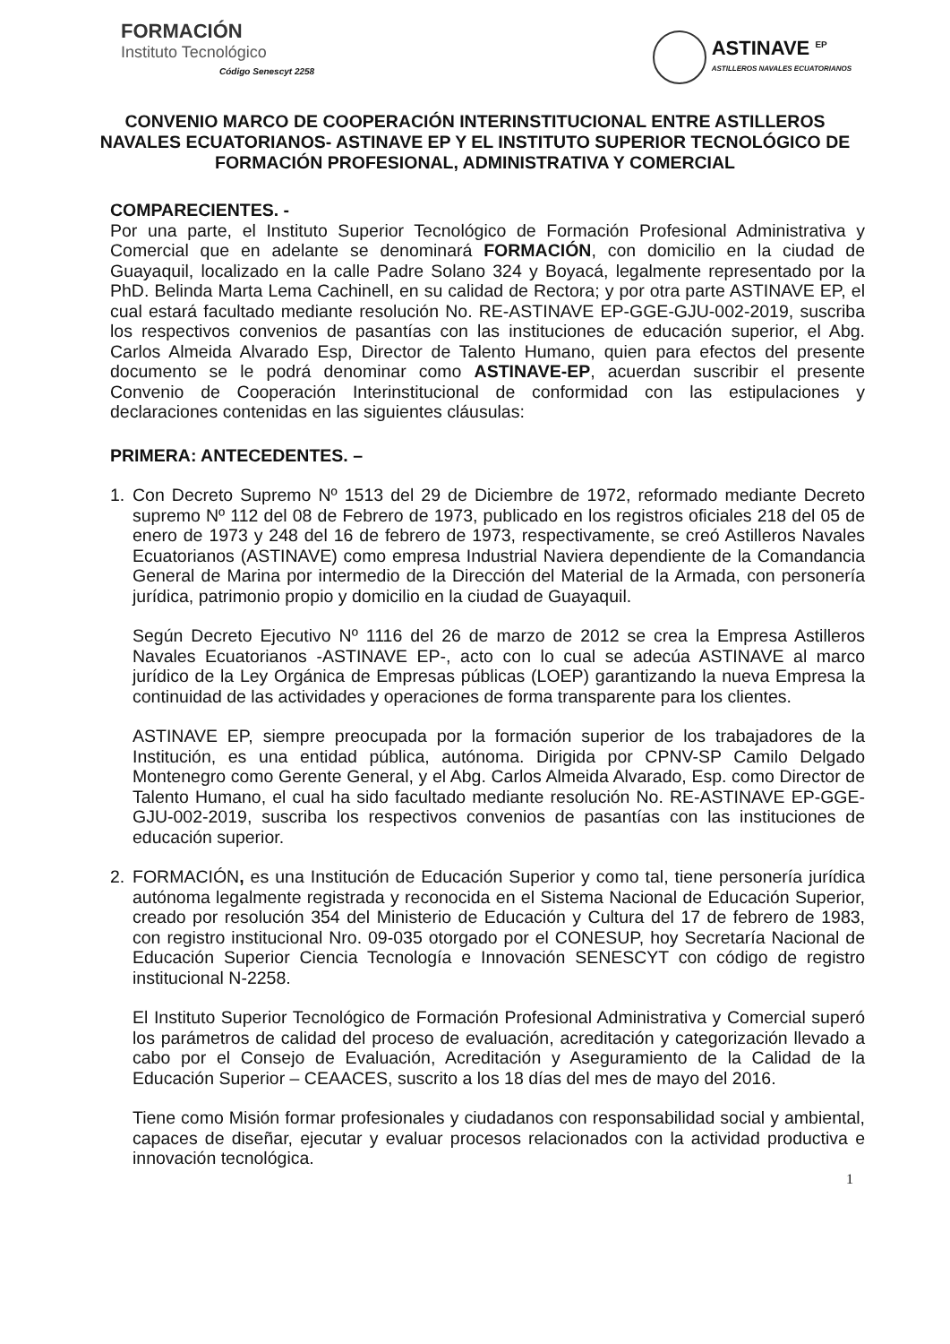FORMACIÓN
Instituto Tecnológico
Código Senescyt 2258
ASTINAVE <sup>EP</sup>
ASTILLEROS NAVALES ECUATORIANOS
CONVENIO MARCO DE COOPERACIÓN INTERINSTITUCIONAL ENTRE ASTILLEROS NAVALES ECUATORIANOS- ASTINAVE EP Y EL INSTITUTO SUPERIOR TECNOLÓGICO DE FORMACIÓN PROFESIONAL, ADMINISTRATIVA Y COMERCIAL
COMPARECIENTES. -
Por una parte, el Instituto Superior Tecnológico de Formación Profesional Administrativa y Comercial que en adelante se denominará FORMACIÓN, con domicilio en la ciudad de Guayaquil, localizado en la calle Padre Solano 324 y Boyacá, legalmente representado por la PhD. Belinda Marta Lema Cachinell, en su calidad de Rectora; y por otra parte ASTINAVE EP, el cual estará facultado mediante resolución No. RE-ASTINAVE EP-GGE-GJU-002-2019, suscriba los respectivos convenios de pasantías con las instituciones de educación superior, el Abg. Carlos Almeida Alvarado Esp, Director de Talento Humano, quien para efectos del presente documento se le podrá denominar como ASTINAVE-EP, acuerdan suscribir el presente Convenio de Cooperación Interinstitucional de conformidad con las estipulaciones y declaraciones contenidas en las siguientes cláusulas:
PRIMERA: ANTECEDENTES. –
1. Con Decreto Supremo Nº 1513 del 29 de Diciembre de 1972, reformado mediante Decreto supremo Nº 112 del 08 de Febrero de 1973, publicado en los registros oficiales 218 del 05 de enero de 1973 y 248 del 16 de febrero de 1973, respectivamente, se creó Astilleros Navales Ecuatorianos (ASTINAVE) como empresa Industrial Naviera dependiente de la Comandancia General de Marina por intermedio de la Dirección del Material de la Armada, con personería jurídica, patrimonio propio y domicilio en la ciudad de Guayaquil.
Según Decreto Ejecutivo Nº 1116 del 26 de marzo de 2012 se crea la Empresa Astilleros Navales Ecuatorianos -ASTINAVE EP-, acto con lo cual se adecúa ASTINAVE al marco jurídico de la Ley Orgánica de Empresas públicas (LOEP) garantizando la nueva Empresa la continuidad de las actividades y operaciones de forma transparente para los clientes.
ASTINAVE EP, siempre preocupada por la formación superior de los trabajadores de la Institución, es una entidad pública, autónoma. Dirigida por CPNV-SP Camilo Delgado Montenegro como Gerente General, y el Abg. Carlos Almeida Alvarado, Esp. como Director de Talento Humano, el cual ha sido facultado mediante resolución No. RE-ASTINAVE EP-GGE-GJU-002-2019, suscriba los respectivos convenios de pasantías con las instituciones de educación superior.
2. FORMACIÓN, es una Institución de Educación Superior y como tal, tiene personería jurídica autónoma legalmente registrada y reconocida en el Sistema Nacional de Educación Superior, creado por resolución 354 del Ministerio de Educación y Cultura del 17 de febrero de 1983, con registro institucional Nro. 09-035 otorgado por el CONESUP, hoy Secretaría Nacional de Educación Superior Ciencia Tecnología e Innovación SENESCYT con código de registro institucional N-2258.
El Instituto Superior Tecnológico de Formación Profesional Administrativa y Comercial superó los parámetros de calidad del proceso de evaluación, acreditación y categorización llevado a cabo por el Consejo de Evaluación, Acreditación y Aseguramiento de la Calidad de la Educación Superior – CEAACES, suscrito a los 18 días del mes de mayo del 2016.
Tiene como Misión formar profesionales y ciudadanos con responsabilidad social y ambiental, capaces de diseñar, ejecutar y evaluar procesos relacionados con la actividad productiva e innovación tecnológica.
1